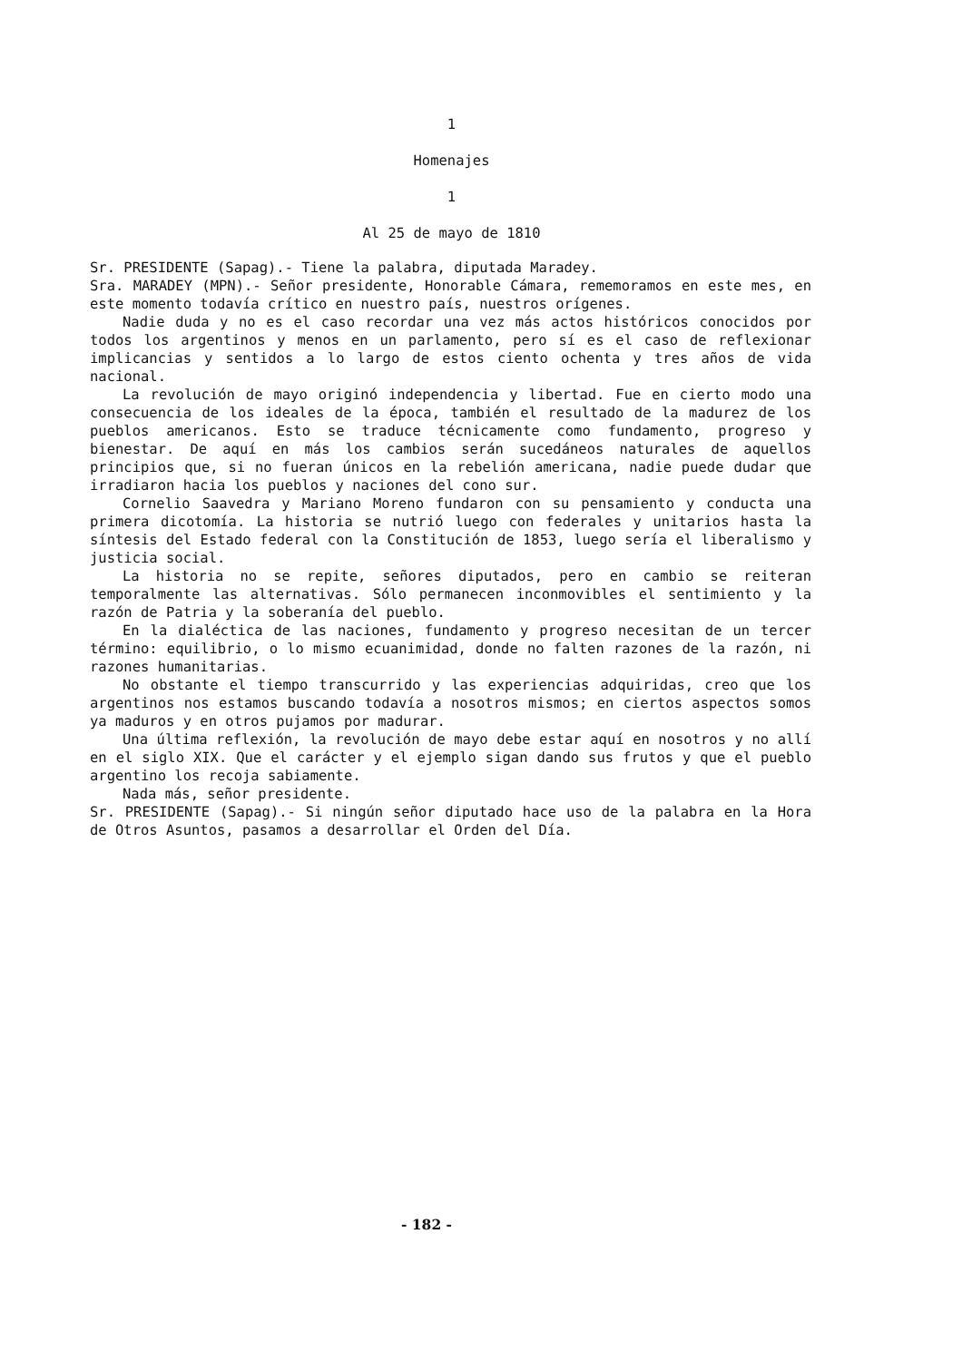1
Homenajes
1
Al 25 de mayo de 1810
Sr. PRESIDENTE (Sapag).- Tiene la palabra, diputada Maradey.
Sra. MARADEY (MPN).- Señor presidente, Honorable Cámara, rememoramos en este mes, en este momento todavía crítico en nuestro país, nuestros orígenes.
Nadie duda y no es el caso recordar una vez más actos históricos conocidos por todos los argentinos y menos en un parlamento, pero sí es el caso de reflexionar implicancias y sentidos a lo largo de estos ciento ochenta y tres años de vida nacional.
La revolución de mayo originó independencia y libertad. Fue en cierto modo una consecuencia de los ideales de la época, también el resultado de la madurez de los pueblos americanos. Esto se traduce técnicamente como fundamento, progreso y bienestar. De aquí en más los cambios serán sucedáneos naturales de aquellos principios que, si no fueran únicos en la rebelión americana, nadie puede dudar que irradiaron hacia los pueblos y naciones del cono sur.
Cornelio Saavedra y Mariano Moreno fundaron con su pensamiento y conducta una primera dicotomía. La historia se nutrió luego con federales y unitarios hasta la síntesis del Estado federal con la Constitución de 1853, luego sería el liberalismo y justicia social.
La historia no se repite, señores diputados, pero en cambio se reiteran temporalmente las alternativas. Sólo permanecen inconmovibles el sentimiento y la razón de Patria y la soberanía del pueblo.
En la dialéctica de las naciones, fundamento y progreso necesitan de un tercer término: equilibrio, o lo mismo ecuanimidad, donde no falten razones de la razón, ni razones humanitarias.
No obstante el tiempo transcurrido y las experiencias adquiridas, creo que los argentinos nos estamos buscando todavía a nosotros mismos; en ciertos aspectos somos ya maduros y en otros pujamos por madurar.
Una última reflexión, la revolución de mayo debe estar aquí en nosotros y no allí en el siglo XIX. Que el carácter y el ejemplo sigan dando sus frutos y que el pueblo argentino los recoja sabiamente.
Nada más, señor presidente.
Sr. PRESIDENTE (Sapag).- Si ningún señor diputado hace uso de la palabra en la Hora de Otros Asuntos, pasamos a desarrollar el Orden del Día.
- 182 -